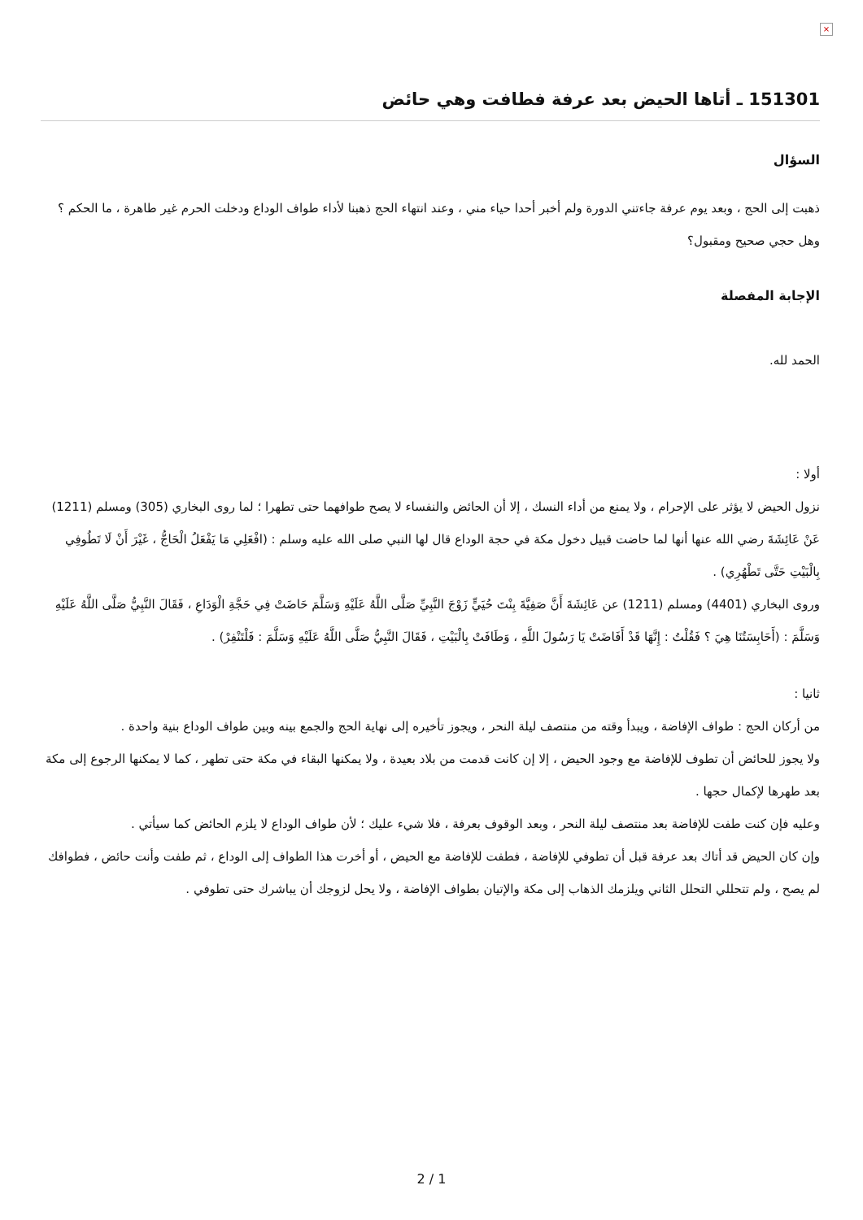×
151301 ـ أتاها الحيض بعد عرفة فطافت وهي حائض
السؤال
ذهبت إلى الحج ، وبعد يوم عرفة جاءتني الدورة ولم أخبر أحدا حياء مني ، وعند انتهاء الحج ذهبنا لأداء طواف الوداع ودخلت الحرم غير طاهرة ، ما الحكم ؟ وهل حجي صحيح ومقبول؟
الإجابة المفصلة
الحمد لله.
أولا :
نزول الحيض لا يؤثر على الإحرام ، ولا يمنع من أداء النسك ، إلا أن الحائض والنفساء لا يصح طوافهما حتى تطهرا ؛ لما روى البخاري (305) ومسلم (1211) عَنْ عَائِشَةَ رضي الله عنها أنها لما حاضت قبيل دخول مكة في حجة الوداع قال لها النبي صلى الله عليه وسلم : (افْعَلِي مَا يَفْعَلُ الْحَاجُّ ، غَيْرَ أَنْ لَا تَطُوفِي بِالْبَيْتِ حَتَّى تَطْهُرِي) .
وروى البخاري (4401) ومسلم (1211) عن عَائِشَةَ أَنَّ صَفِيَّةَ بِنْتَ حُيَيٍّ زَوْجَ النَّبِيِّ صَلَّى اللَّهُ عَلَيْهِ وَسَلَّمَ حَاضَتْ فِي حَجَّةِ الْوَدَاعِ ، فَقَالَ النَّبِيُّ صَلَّى اللَّهُ عَلَيْهِ وَسَلَّمَ : (أَحَابِسَتُنَا هِيَ ؟ فَقُلْتُ : إِنَّهَا قَدْ أَفَاضَتْ يَا رَسُولَ اللَّهِ ، وَطَافَتْ بِالْبَيْتِ ، فَقَالَ النَّبِيُّ صَلَّى اللَّهُ عَلَيْهِ وَسَلَّمَ : فَلْتَنْفِرْ) .
ثانيا :
من أركان الحج : طواف الإفاضة ، ويبدأ وقته من منتصف ليلة النحر ، ويجوز تأخيره إلى نهاية الحج والجمع بينه وبين طواف الوداع بنية واحدة .
ولا يجوز للحائض أن تطوف للإفاضة مع وجود الحيض ، إلا إن كانت قدمت من بلاد بعيدة ، ولا يمكنها البقاء في مكة حتى تطهر ، كما لا يمكنها الرجوع إلى مكة بعد طهرها لإكمال حجها .
وعليه فإن كنت طفت للإفاضة بعد منتصف ليلة النحر ، وبعد الوقوف بعرفة ، فلا شيء عليك ؛ لأن طواف الوداع لا يلزم الحائض كما سيأتي .
وإن كان الحيض قد أتاك بعد عرفة قبل أن تطوفي للإفاضة ، فطفت للإفاضة مع الحيض ، أو أخرت هذا الطواف إلى الوداع ، ثم طفت وأنت حائض ، فطوافك لم يصح ، ولم تتحللي التحلل الثاني ويلزمك الذهاب إلى مكة والإتيان بطواف الإفاضة ، ولا يحل لزوجك أن يباشرك حتى تطوفي .
2 / 1